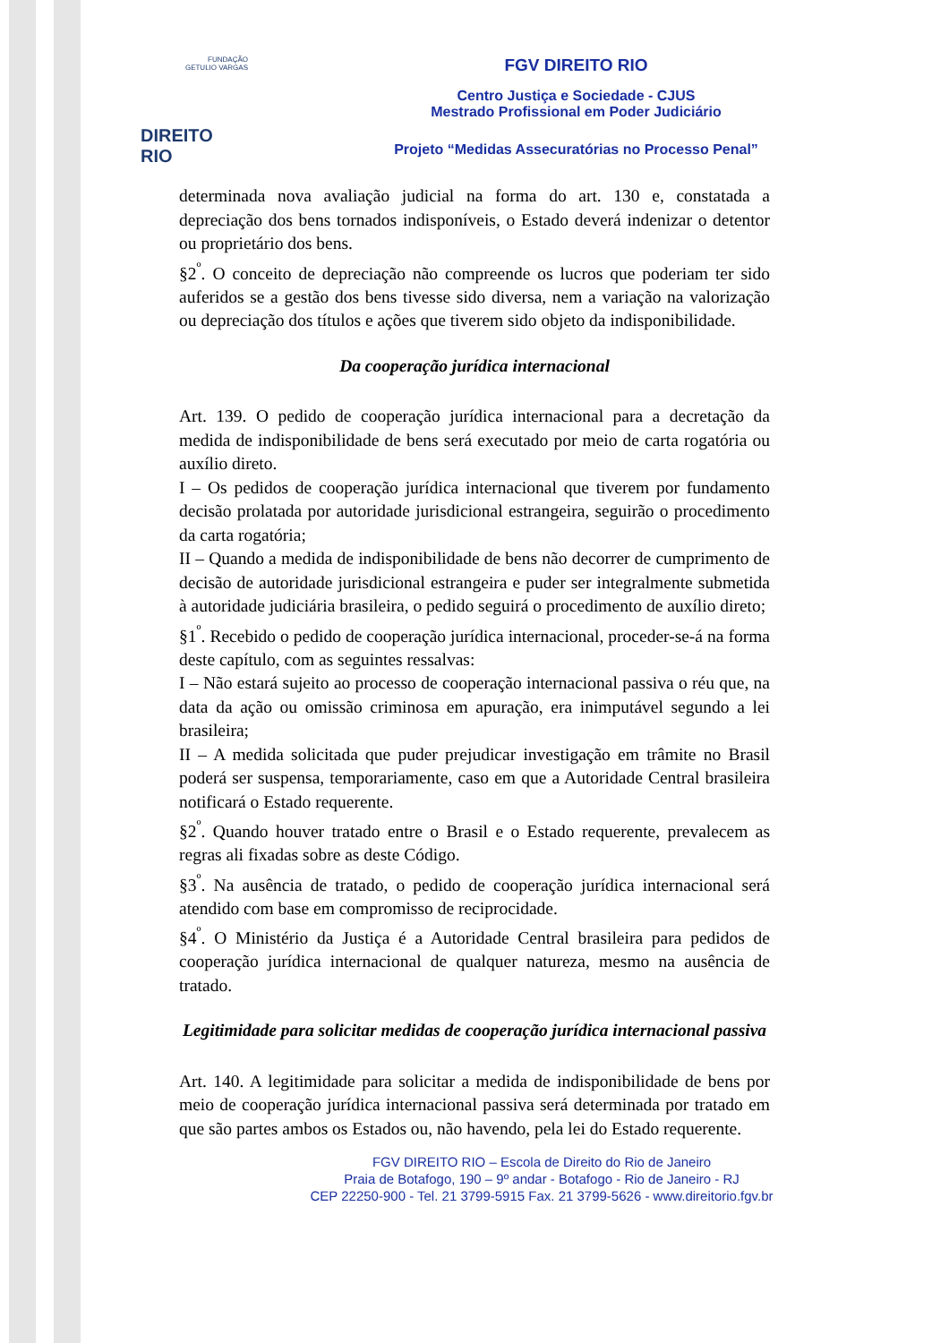FUNDAÇÃO
GETULIO VARGAS
DIREITO RIO
FGV DIREITO RIO
Centro Justiça e Sociedade - CJUS
Mestrado Profissional em Poder Judiciário
Projeto “Medidas Assecuratórias no Processo Penal”
determinada nova avaliação judicial na forma do art. 130 e, constatada a depreciação dos bens tornados indisponíveis, o Estado deverá indenizar o detentor ou proprietário dos bens.
§2<sup>º</sup>. O conceito de depreciação não compreende os lucros que poderiam ter sido auferidos se a gestão dos bens tivesse sido diversa, nem a variação na valorização ou depreciação dos títulos e ações que tiverem sido objeto da indisponibilidade.
Da cooperação jurídica internacional
Art. 139. O pedido de cooperação jurídica internacional para a decretação da medida de indisponibilidade de bens será executado por meio de carta rogatória ou auxílio direto.
I – Os pedidos de cooperação jurídica internacional que tiverem por fundamento decisão prolatada por autoridade jurisdicional estrangeira, seguirão o procedimento da carta rogatória;
II – Quando a medida de indisponibilidade de bens não decorrer de cumprimento de decisão de autoridade jurisdicional estrangeira e puder ser integralmente submetida à autoridade judiciária brasileira, o pedido seguirá o procedimento de auxílio direto;
§1<sup>º</sup>. Recebido o pedido de cooperação jurídica internacional, proceder-se-á na forma deste capítulo, com as seguintes ressalvas:
I – Não estará sujeito ao processo de cooperação internacional passiva o réu que, na data da ação ou omissão criminosa em apuração, era inimputável segundo a lei brasileira;
II – A medida solicitada que puder prejudicar investigação em trâmite no Brasil poderá ser suspensa, temporariamente, caso em que a Autoridade Central brasileira notificará o Estado requerente.
§2<sup>º</sup>. Quando houver tratado entre o Brasil e o Estado requerente, prevalecem as regras ali fixadas sobre as deste Código.
§3<sup>º</sup>. Na ausência de tratado, o pedido de cooperação jurídica internacional será atendido com base em compromisso de reciprocidade.
§4<sup>º</sup>. O Ministério da Justiça é a Autoridade Central brasileira para pedidos de cooperação jurídica internacional de qualquer natureza, mesmo na ausência de tratado.
Legitimidade para solicitar medidas de cooperação jurídica internacional passiva
Art. 140. A legitimidade para solicitar a medida de indisponibilidade de bens por meio de cooperação jurídica internacional passiva será determinada por tratado em que são partes ambos os Estados ou, não havendo, pela lei do Estado requerente.
FGV DIREITO RIO – Escola de Direito do Rio de Janeiro
Praia de Botafogo, 190 – 9º andar - Botafogo - Rio de Janeiro - RJ
CEP 22250-900 - Tel. 21 3799-5915 Fax. 21 3799-5626 - www.direitorio.fgv.br